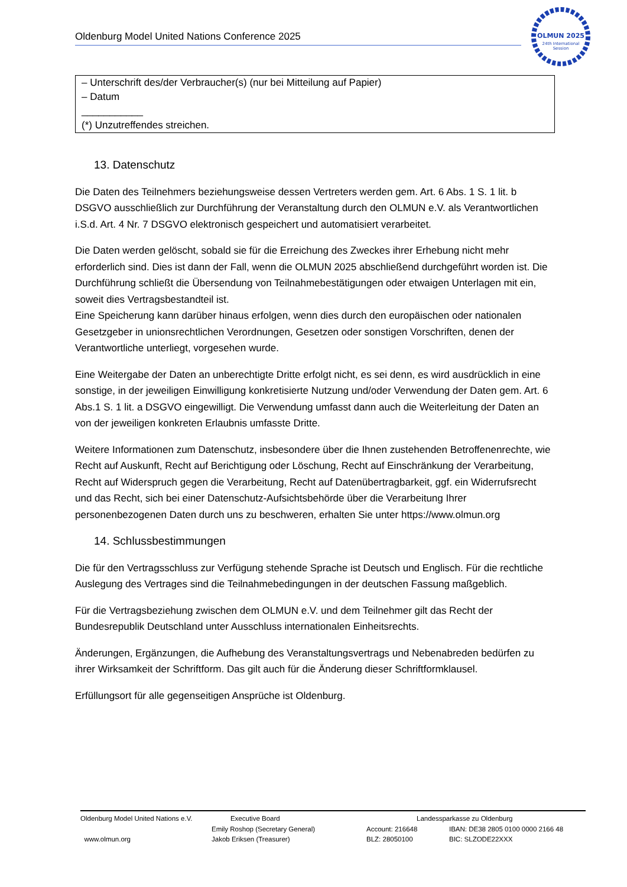Oldenburg Model United Nations Conference 2025
OLMUN 2025
24th International
Session
– Unterschrift des/der Verbraucher(s) (nur bei Mitteilung auf Papier)
– Datum
___________
(*) Unzutreffendes streichen.
13. Datenschutz
Die Daten des Teilnehmers beziehungsweise dessen Vertreters werden gem. Art. 6 Abs. 1 S. 1 lit. b DSGVO ausschließlich zur Durchführung der Veranstaltung durch den OLMUN e.V. als Verantwortlichen i.S.d. Art. 4 Nr. 7 DSGVO elektronisch gespeichert und automatisiert verarbeitet.
Die Daten werden gelöscht, sobald sie für die Erreichung des Zweckes ihrer Erhebung nicht mehr erforderlich sind. Dies ist dann der Fall, wenn die OLMUN 2025 abschließend durchgeführt worden ist. Die Durchführung schließt die Übersendung von Teilnahmebestätigungen oder etwaigen Unterlagen mit ein, soweit dies Vertragsbestandteil ist.
Eine Speicherung kann darüber hinaus erfolgen, wenn dies durch den europäischen oder nationalen Gesetzgeber in unionsrechtlichen Verordnungen, Gesetzen oder sonstigen Vorschriften, denen der Verantwortliche unterliegt, vorgesehen wurde.
Eine Weitergabe der Daten an unberechtigte Dritte erfolgt nicht, es sei denn, es wird ausdrücklich in eine sonstige, in der jeweiligen Einwilligung konkretisierte Nutzung und/oder Verwendung der Daten gem. Art. 6 Abs.1 S. 1 lit. a DSGVO eingewilligt. Die Verwendung umfasst dann auch die Weiterleitung der Daten an von der jeweiligen konkreten Erlaubnis umfasste Dritte.
Weitere Informationen zum Datenschutz, insbesondere über die Ihnen zustehenden Betroffenenrechte, wie Recht auf Auskunft, Recht auf Berichtigung oder Löschung, Recht auf Einschränkung der Verarbeitung, Recht auf Widerspruch gegen die Verarbeitung, Recht auf Datenübertragbarkeit, ggf. ein Widerrufsrecht und das Recht, sich bei einer Datenschutz-Aufsichtsbehörde über die Verarbeitung Ihrer personenbezogenen Daten durch uns zu beschweren, erhalten Sie unter https://www.olmun.org
14. Schlussbestimmungen
Die für den Vertragsschluss zur Verfügung stehende Sprache ist Deutsch und Englisch. Für die rechtliche Auslegung des Vertrages sind die Teilnahmebedingungen in der deutschen Fassung maßgeblich.
Für die Vertragsbeziehung zwischen dem OLMUN e.V. und dem Teilnehmer gilt das Recht der Bundesrepublik Deutschland unter Ausschluss internationalen Einheitsrechts.
Änderungen, Ergänzungen, die Aufhebung des Veranstaltungsvertrags und Nebenabreden bedürfen zu ihrer Wirksamkeit der Schriftform. Das gilt auch für die Änderung dieser Schriftformklausel.
Erfüllungsort für alle gegenseitigen Ansprüche ist Oldenburg.
Oldenburg Model United Nations e.V.
www.olmun.org
Executive Board
Emily Roshop (Secretary General)
Jakob Eriksen (Treasurer)
Account: 216648
BLZ: 28050100
Landessparkasse zu Oldenburg
IBAN: DE38 2805 0100 0000 2166 48
BIC: SLZODE22XXX